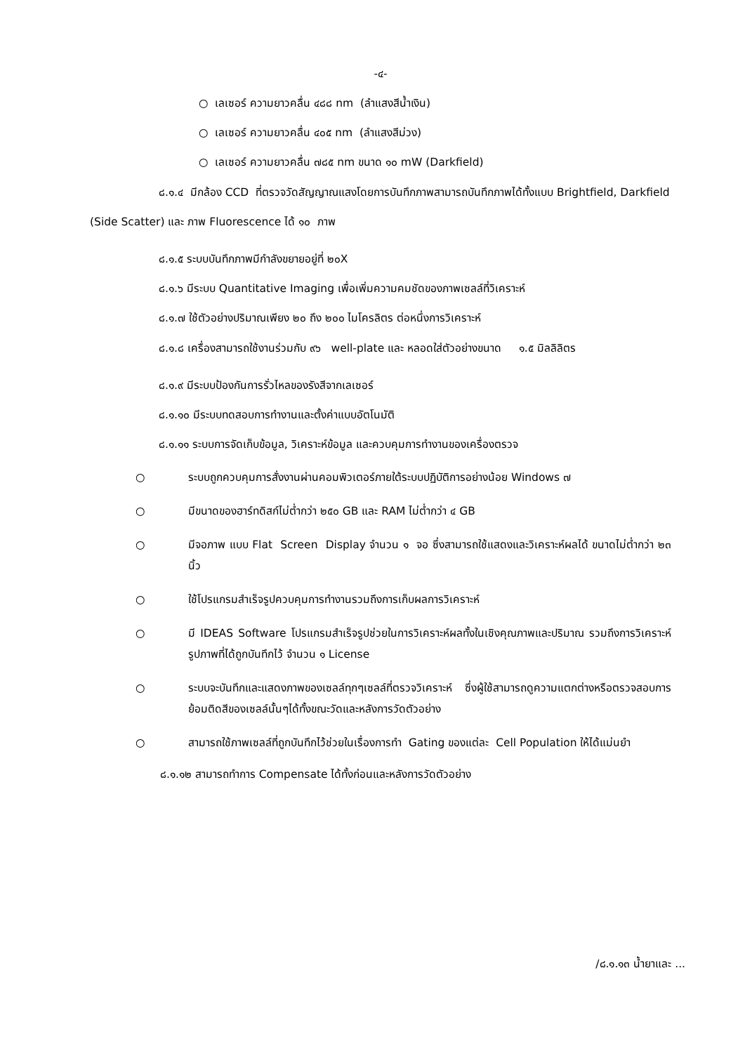-๔-
○ เลเซอร์ ความยาวคลื่น ๔๘๘ nm (ลำแสงสีน้ำเงิน)
○ เลเซอร์ ความยาวคลื่น ๔๐๕ nm (ลำแสงสีม่วง)
○ เลเซอร์ ความยาวคลื่น ๗๘๕ nm ขนาด ๑๐ mW (Darkfield)
๘.๑.๔ มีกล้อง CCD ที่ตรวจวัดสัญญาณแสงโดยการบันทึกภาพสามารถบันทึกภาพได้ทั้งแบบ Brightfield, Darkfield (Side Scatter) และ ภาพ Fluorescence ได้ ๑๐ ภาพ
๘.๑.๕ ระบบบันทึกภาพมีกำลังขยายอยู่ที่ ๒๐X
๘.๑.๖ มีระบบ Quantitative Imaging เพื่อเพิ่มความคมชัดของภาพเซลล์ที่วิเคราะห์
๘.๑.๗ ใช้ตัวอย่างปริมาณเพียง ๒๐ ถึง ๒๐๐ ไมโครลิตร ต่อหนึ่งการวิเคราะห์
๘.๑.๘ เครื่องสามารถใช้งานร่วมกับ ๙๖ well-plate และ หลอดใส่ตัวอย่างขนาด ๑.๕ มิลลิลิตร
๘.๑.๙ มีระบบป้องกันการรั่วไหลของรังสีจากเลเซอร์
๘.๑.๑๐ มีระบบทดสอบการทำงานและตั้งค่าแบบอัตโนมัติ
๘.๑.๑๑ ระบบการจัดเก็บข้อมูล, วิเคราะห์ข้อมูล และควบคุมการทำงานของเครื่องตรวจ
○ ระบบถูกควบคุมการสั่งงานผ่านคอมพิวเตอร์ภายใต้ระบบปฏิบัติการอย่างน้อย Windows ๗
○ มีขนาดของฮาร์ทดิสก์ไม่ต่ำกว่า ๒๕๐ GB และ RAM ไม่ต่ำกว่า ๔ GB
○ มีจอภาพ แบบ Flat Screen Display จำนวน ๑ จอ ซึ่งสามารถใช้แสดงและวิเคราะห์ผลได้ ขนาดไม่ต่ำกว่า ๒๓ นิ้ว
○ ใช้โปรแกรมสำเร็จรูปควบคุมการทำงานรวมถึงการเก็บผลการวิเคราะห์
○ มี IDEAS Software โปรแกรมสำเร็จรูปช่วยในการวิเคราะห์ผลทั้งในเชิงคุณภาพและปริมาณ รวมถึงการวิเคราะห์รูปภาพที่ได้ถูกบันทึกไว้ จำนวน ๑ License
○ ระบบจะบันทึกและแสดงภาพของเซลล์ทุกๆเซลล์ที่ตรวจวิเคราะห์ ซึ่งผู้ใช้สามารถดูความแตกต่างหรือตรวจสอบการย้อมติดสีของเซลล์นั้นๆได้ทั้งขณะวัดและหลังการวัดตัวอย่าง
○ สามารถใช้ภาพเซลล์ที่ถูกบันทึกไว้ช่วยในเรื่องการทำ Gating ของแต่ละ Cell Population ให้ได้แม่นยำ
๘.๑.๑๒ สามารถทำการ Compensate ได้ทั้งก่อนและหลังการวัดตัวอย่าง
/๘.๑.๑๓ น้ำยาและ ...